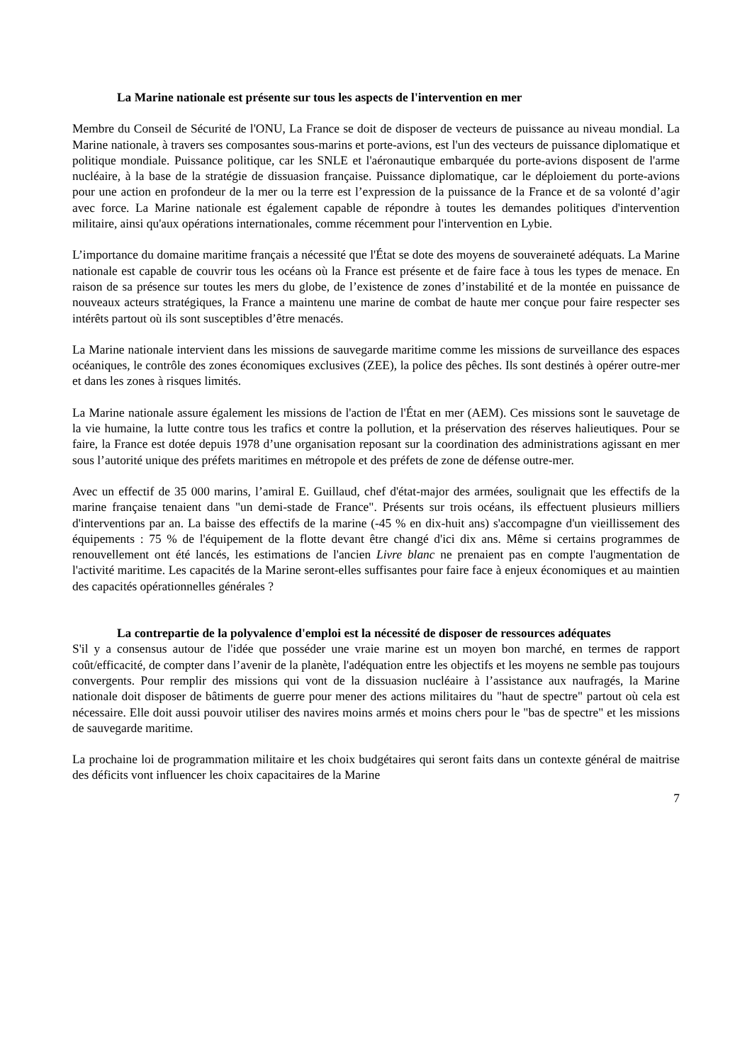La Marine nationale est présente sur tous les aspects de l'intervention en mer
Membre du Conseil de Sécurité de l'ONU, La France se doit de disposer de vecteurs de puissance au niveau mondial. La Marine nationale, à travers ses composantes sous-marins et porte-avions, est l'un des vecteurs de puissance diplomatique et politique mondiale. Puissance politique, car les SNLE et l'aéronautique embarquée du porte-avions disposent de l'arme nucléaire, à la base de la stratégie de dissuasion française. Puissance diplomatique, car le déploiement du porte-avions pour une action en profondeur de la mer ou la terre est l’expression de la puissance de la France et de sa volonté d’agir avec force. La Marine nationale est également capable de répondre à toutes les demandes politiques d'intervention militaire, ainsi qu'aux opérations internationales, comme récemment pour l'intervention en Lybie.
L’importance du domaine maritime français a nécessité que l'État se dote des moyens de souveraineté adéquats. La Marine nationale est capable de couvrir tous les océans où la France est présente et de faire face à tous les types de menace. En raison de sa présence sur toutes les mers du globe, de l’existence de zones d’instabilité et de la montée en puissance de nouveaux acteurs stratégiques, la France a maintenu une marine de combat de haute mer conçue pour faire respecter ses intérêts partout où ils sont susceptibles d’être menacés.
La Marine nationale intervient dans les missions de sauvegarde maritime comme les missions de surveillance des espaces océaniques, le contrôle des zones économiques exclusives (ZEE), la police des pêches. Ils sont destinés à opérer outre-mer et dans les zones à risques limités.
La Marine nationale assure également les missions de l'action de l'État en mer (AEM). Ces missions sont le sauvetage de la vie humaine, la lutte contre tous les trafics et contre la pollution, et la préservation des réserves halieutiques. Pour se faire, la France est dotée depuis 1978 d’une organisation reposant sur la coordination des administrations agissant en mer sous l’autorité unique des préfets maritimes en métropole et des préfets de zone de défense outre-mer.
Avec un effectif de 35 000 marins, l’amiral E. Guillaud, chef d'état-major des armées, soulignait que les effectifs de la marine française tenaient dans "un demi-stade de France". Présents sur trois océans, ils effectuent plusieurs milliers d'interventions par an. La baisse des effectifs de la marine (-45 % en dix-huit ans) s'accompagne d'un vieillissement des équipements : 75 % de l'équipement de la flotte devant être changé d'ici dix ans. Même si certains programmes de renouvellement ont été lancés, les estimations de l'ancien Livre blanc ne prenaient pas en compte l'augmentation de l'activité maritime. Les capacités de la Marine seront-elles suffisantes pour faire face à enjeux économiques et au maintien des capacités opérationnelles générales ?
La contrepartie de la polyvalence d'emploi est la nécessité de disposer de ressources adéquates
S'il y a consensus autour de l'idée que posséder une vraie marine est un moyen bon marché, en termes de rapport coût/efficacité, de compter dans l’avenir de la planète, l'adéquation entre les objectifs et les moyens ne semble pas toujours convergents. Pour remplir des missions qui vont de la dissuasion nucléaire à l’assistance aux naufragés, la Marine nationale doit disposer de bâtiments de guerre pour mener des actions militaires du "haut de spectre" partout où cela est nécessaire. Elle doit aussi pouvoir utiliser des navires moins armés et moins chers pour le "bas de spectre" et les missions de sauvegarde maritime.
La prochaine loi de programmation militaire et les choix budgétaires qui seront faits dans un contexte général de maitrise des déficits vont influencer les choix capacitaires de la Marine
7